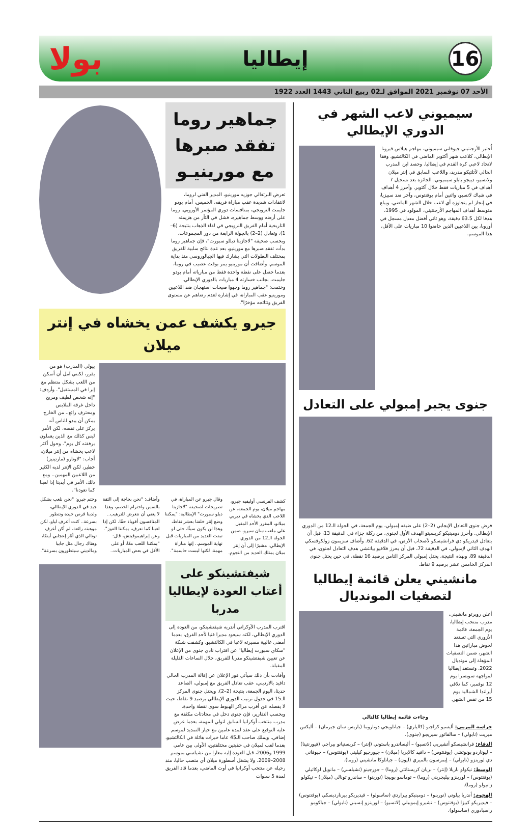16 إيطاليا بولا
الأحد 07 نوفمبر 2021 الموافق لـ02 ربيع الثاني 1443 العدد 1922
سيميوني لاعب الشهر في الدوري الإيطالي
أُختير الأرجنتيني جيوفاني سيميوني، مهاجم هيلاس فيرونا الإيطالي، كلاعب شهر أكتوبر الماضي في الكالتشيو، وفقا لاتحاد لاعبي كرة القدم في إيطاليا. وحصد ابن المدرب الحالي لأتلتيكو مدريد، واللاعب السابق في إنتر ميلان ولاتسيو، دييجو بابلو سيميوني، الجائزة بعد تسجيل 7 أهداف في 5 مباريات فقط خلال أكتوبر. وأحرز 4 أهداف في شباك لاتسيو، واثنين أمام يوفنتوس، وآخر ضد سبيزيا، في إنجاز لم يتجاوزه أي لاعب خلال الشهر الماضي. ويبلغ متوسط أهداف المهاجم الأرجنتيني، المولود في 1995، هدفا لكل 63.5 دقيقة، وهو ثاني أفضل معدل مسجل في أوروبا، بين اللاعبين الذين خاضوا 10 مباريات على الأقل، هذا الموسم.
جنوى يجبر إمبولي على التعادل
فرض جنوى التعادل الإيجابي (2–2) على ضيفه إمبولي، يوم الجمعة، في الجولة الـ12 من الدوري الإيطالي. وأحرز دومينيكو كريسيتو الهدف الأول لجنوى، من ركلة جزاء في الدقيقة 13، قبل أن يتعادل فيدريكو دي فرانشيسكو لأصحاب الأرض، في الدقيقة 62. وأضاف سزيمون زولكوفسكي الهدف الثاني لإمبولي، في الدقيقة 72، قبل أن يحرز فلافيو بيانتشي هدف التعادل لجنوى، في الدقيقة 89. وبهذه النتيجة، يحتل إمبولي المركز الثامن برصيد 16 نقطة، في حين يحتل جنوى المركز الخامس عشر برصيد 9 نقاط.
مانشيني يعلن قائمة إيطاليا لتصفيات المونديال
أعلن روبرتو مانشيني، مدرب منتخب إيطاليا، يوم الجمعة، قائمة الأزوري التي تستعد لخوض مباراتين هذا الشهر، ضمن التصفيات المؤهلة إلى مونديال 2022. وتستعد إيطاليا لمواجهة سويسرا يوم 12 نوفمبر، كما تلاقي أيرلندا الشمالية يوم 15 من نفس الشهر.
وجاءت قائمة إيطاليا كالتالي
حراسة المرمى: أليسيو كراجنو (كالياري) – جيانلويجي دوناروما (باريس سان جيرمان) – أليكس ميريت (نابولي) – سالفاتور سيريجو (جنوى).
الدفاع: فرانشيسكو أتشيربي (لاتسيو) – أليساندرو باستوني (إنتر) – كريستيانو بيراجي (فيورنتينا) – ليوناردو بونوتشي (يوفنتوس) – دافيد كالابريا (ميلان) – جيورجيو كيليني (يوفنتوس) – جيوفاني دي لورينزو (نابولي) – إيمرسون بالميري (ليون) – جيانلوكا مانشيني (روما).
الوسط: نيكولو باريلا (إنتر) – بريان كريستانتي (روما) – جورجينو (تشيلسي) – مانويل لوكاتيلي (يوفنتوس) – لورينزو بيليجريني (روما) – توماسو بوبيجا (تورينو) – ساندرو تونالي (ميلان) – نيكولو زانيولو (روما).
الهجوم: أندريا بيلوتي (تورينو) – دومينيكو بيراردي (ساسولو) – فيديريكو بيرنارديسكي (يوفنتوس) – فيديريكو كييزا (يوفنتوس) – تشيرو إيموبيلي (لاتسيو) – لورينزو إنسيني (نابولي) – جياكومو راسبادوري (ساسولو).
جماهير روما
تفقد صبرها
مع مورينيـو
تعرض البرتغالي جوزيه مورينيو، المدير الفني لروما، لانتقادات شديدة عقب مباراة فريقه، الخميس، أمام بودو جليمت النرويجي، بمنافسات دوري المؤتمر الأوروبي. روما على أرضه ووسط جماهيره، فشل في الثأر من هزيمته التاريخية أمام الفريق النرويجي في لقاء الذهاب بنتيجة (6–1)، وتعادل (2–2) بالجولة الرابعة من دور المجموعات. وبحسب صحيفة "لاجازيتا ديللو سبورت"، فإن جماهير روما بدأت تفقد صبرها مع مورينيو، بعد عدة نتائج سلبية للفريق بمختلف البطولات التي يشارك فيها الجيالوروسي منذ بداية الموسم. وأضافت أن مورينيو يمر بوقت عصيب في روما، بعدما حصل على نقطة واحدة فقط من مبارياته أمام بودو جليمت، بجانب خسارته 4 مباريات بالدوري الإيطالي. وختمت: "جماهير روما وجهوا صيحات استهجان ضد اللاعبين ومورينيو عقب المباراة، في إشارة لعدم رضاهم عن مستوى الفريق ونتائجه مؤخرًا".
جيرو يكشف عمن يخشاه في إنتر ميلان
بيولي (المدرب) هو من يقرر، لكنني آمل أن أتمكن من اللعب بشكل منتظم مع إبرا في المستقبل". وأردف: "إنه شخص لطيف ومريح داخل غرفة الملابس ومحترف رائع.. من الخارج يمكن أن يبدو للناس أنه يركز على نفسه، لكن الأمر ليس كذلك مع الذين يعملون برفقته كل يوم". وحول أكثر لاعب يخشاه من إنتر ميلان، أجاب: "لاوتارو (مارتينيز) خطير، لكن الإنتر لديه الكثير من اللاعبين المهمين.. ومع ذلك، الأمر في أيدينا إذا لعبنا كما تعودنا".
كشف الفرنسي أوليفيه جيرو، مهاجم ميلان، يوم الجمعة، عن اللاعب الذي يخشاه في ديربي ميلانو، المقرر الأحد المقبل على ملعب سان سيرو، ضمن الجولة الـ12 من الدوري الإيطالي، مشيرًا إلى أن إنتر ميلان يمتلك العديد من النجوم.
وقال جيرو عن المباراة، في تصريحات لصحيفة "لاجازيتا ديلو سبورت" الإيطالية: "يمكننا وضع إنتر خلفنا بعشر نقاط، وهذا لن يكون سيئًا، حتى لو تبقت العديد من المباريات قبل نهاية الموسم.. إنها مباراة مهمة، لكنها ليست حاسمة".
وأضاف: "نحن بحاجة إلى الثقة بالنفس واحترام الخصم، وهذا لا يعني أن نتعرض للترهيب.. المنافسون أقوياء حقًا، لكن إذا لعبنا كما نعرف، يمكننا الفوز". وعن إبراهيموفيتش، قال: "يمكننا اللعب معًا، أو على الأقل في بعض المباريات..
وختم جيرو: "نحن نلعب بشكل جيد في الدوري الإيطالي، ولدينا فرص جيدة ونتطور بسرعة.. كنت أعرف لياو، لكن موهبته رائعة، لم أكن أعرف تونالي الذي أثار إعجابي أيضًا، وهناك رجال مثل جابيا ومالديني سيتطورون بسرعة".
شيفتشينكو على أعتاب العودة لإيطاليا مدربا
اقترب المدرب الأوكراني أندريه شيفتشينكو، من العودة إلى الدوري الإيطالي، لكنه سيعود مديرا فنيا لأحد الفرق، بعدما أمضى غالبية مسيرته لاعبا في الكالتشيو. وكشفت شبكة "سكاي سبورت إيطاليا" عن اقتراب نادي جنوى من الإعلان عن تعيين شيفتشينكو مدربا للفريق، خلال الساعات القليلة المقبلة.
وأفادت بأن ذلك سيأتي فور الإعلان عن إقالة المدرب الحالي دافيد بالارديني، عقب تعادل الفريق مع إمبولي، الصاعد حديثا، اليوم الجمعة، بنتيجة (2–2). ويحتل جنوى المركز الـ15 في جدول ترتيب الدوري الإيطالي برصيد 9 نقاط، حيث لا يفصله عن أقرب مراكز الهبوط سوى نقطة واحدة. وبحسب التقارير، فإن جنوى دخل في محادثات مكثفة مع مدرب منتخب أوكرانيا السابق لتولي المهمة، بعدما عرض عليه التوقيع على عقد لمدة عامين مع خيار التمديد لموسم إضافي. ويملك صاحب الـ45 عاما خبرات هائلة في الكالتشيو، بعدما لعب لميلان في حقبتين مختلفتين، الأولى بين عامي 1999 و2006، قبل العودة إليه معارا من تشيلسي بموسم 2008–2009. ولا يشغل أسطورة ميلان أي منصب حاليا، منذ رحيله عن منتخب أوكرانيا في أوت الماضي، بعدما قاد الفريق لمدة 5 سنوات